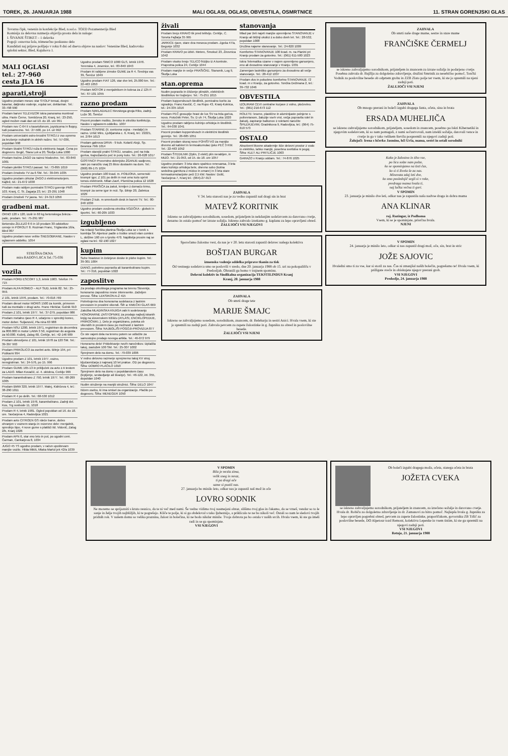TOREK, 26. JANUARJA 1988 MALI OGLASI, OGLASI, OBVESTILA, OSMRTNICE 11. STRAN GORENJSKI GLAS
Tovarna čipk, vezenin in konfekcije Bled, n.sol.o. TOZD Pozamenterija Bled
Komisija za delovna razmerja objavlja prosta dela in naloge:
I. ŠIVANJE ŠTIKET – 1 delavka
Pogoji: osnovna šola, trimesečno poskusno delo
Kandidati naj prijave pošljejo v roku 8 dni od dneva objave na naslov: Vezenine Bled, kadrovsko splošni sektor, Bled, Kajuhova 1.
MALI OGLASI
tel.: 27-960
cesta JLA 16
aparati,stroji
Ugodno prodam mesec star STOLP tensai, dvojni kasetar, daljinsko vodenje, equlai ser, deklariran. Tel.: 33-798 990
Prodam barvni TELEVIZOR iskra panorama montreal ultra. Pavle Černe, Tomšičeva 20, Kranj, tel.: 23-250, ogled možen vsak dan od 10. do 18. ure 991
Prodam nov C-64 II s kasetofonom, joysticoma in floppy, tudi posamezno. Tel.: 27-568, po 14. uri 992
Prodam univerzalni ostro-brusilni STROJ z vso opremo za brušenje rezkalnih in oblnih nožev. Tel.: 57-036, popoldan 998
Prodam šivalni STROJ ruža B elektronic bagat. Cena po dogovoru. Begič, Stara Lok a 20, Škofja Loka 1000
Prodam tračno ŽAGO za razrez hlodovine. Tel.: 83-840 1001
Prodam pletilni STROJ passat. Tel.: 73-895 1019
Prodam črnobelo TV za 6 SM. Tel.: 39-045 1035
Ugodno prodam cirkular ŽAGO z elektromotorjem. Kajfež, tel.: 21-672 1038
Prodam malo rabljen pomivalni STROJ gorenje PMS 103. Kranj, C. St. Žagarja 23, tel.: 23-291 1048
Prodam črnobeli TV jasna. Tel.: 24-313 1056
gradbeni mat.
OKNO 120 x 120, izolir in 60 kg betonskega železa - palic, prodam. Tel.: 75-291 987
Betonsko ŽELEZO fi 6 in 10 prodam 30 odstotkov ceneje in POROLIT 8. Rozman Franc, Triglavska 16/a, Bled 997
Ugodno prodam nove velike SNEGOBRANE. Naslov v oglasnem oddelku. 1054
STREŠNA OKNA
mira RADOVLJICA Tel.:75-036
vozila
Prodam FORD ESCORT 1,3, letnik 1983. Telefon 74-715
Prodam ALFA ROMEO – ALF SUD, letnik 82. Tel.: 25-959.
Z 101, letnik 1976, prodam. Tel.: 70-016 769
Prodam diesel motor MORIS 1500 za kombi, primeren tudi za montažo v drugi avto. Franc Hlebčar, Golnik 910
Prodam Z 101, letnik 1977. Tel.: 37-279, popoldan 986
Prodam metalno rjavo R 4, udarjeno v sprednji konec, motor dober. Suljanović, Pla nina 63 988
Prodam NSU 1200, letnik 1971, registriran do decembra za 800.000 in motor LAWA 3 50, registriran do avgusta za 50.000. Kožetj, Zalog 60, Cerklje, tel.: 42-146 989
Prodam obnovljeno Z 101, letnik 1978 za 120 SM. Tel.: 39-397 993
Prodam PRIKOLICO za osebni avto. Bitnje 194, pri Puškarni 994
Ugodno prodam Z 101, letnik 1977, vozno, neregistriran. Tel.: 24-576, po 15. 996
Prodam GUME 165-13 in priključek za avto z A testom za LADO. Milan Kovačič, ul. 4. oktobra, Cerklje 999
Prodam karambolirano Z 750, letnik 1977. Tel.: 68-269 1005
Prodam BMW 320, letnik 1977. Malej, Kidričeva 4, tel.: 38-290 1011
Prodam R 4 po delih. Tel.: 68-530 1012
Prodam Z 101, letnik 1976, karambolirano. Zadnji del. Kos, Trg svobode 11, 1018
Prodam R 4, letnik 1981. Ogled popoldan od 16. do 18. ure. Tavčarjeva 4, Radovljica 1021
Prodam avto CITROEN GS rdeče barve, dobro ohranjen v voznem stanju in rezervne dele: menjalnik, sprednjo šipo, 4 nove gume s platišči itd. Vidovič, Zalog 2/b, Kranj 1026
Prodam APN 6, star eno leto in pol, po ugodni ceni. Čarman, Cankarjeva 8, 1034
JUGO 45 TS ugodno prodam, v račun upoštevam manjše vozilo. Hilda Mikiš, Mlaka Martul jek 42/a 1039
Ugodno prodam SIMCO 1000 GLS, letnik 1976. Terenska 4, Jesenice, tel.: 83-840 1043
Prodam tri rabljene zimske GUME za R 4. Srednja vas 39, Šenčur 1049
Ugodno prodam FIAT 126, star dve leti, 25.000 km. Tel.: 22-463 1053
Prodam MOTOR z menjalnikom in kolesa za Z 125 P. Tel.: 67-101 1055
razno prodam
Prodam NAKLADALEC hlevskega gnoja Riko, zadnji. Luže 30, Šenčur
Poceni prodam moško, žensko in otroško konfekcijo. Naslov v oglasnem oddelku. 1007
Prodam STARINE (II. svetovna vojna - medalje) in razno. Uršič Miro, Ljubljanska c. 6, Kranj, tel.: 22221, int. 2784 1013
Prodam gabrova DRVA - 9 kub. Kolarič Alojz, Sp. Besnica 79/b 1014
Prodam starejši pralni STROJ, sesalec, peč na trda goriva, trajnožarečo peč in pony kolo. Tel.: 26-628 1017
GOSTINCI! Prvovrstno dolenjsko ŽGANJE-sadjevec, vam po naročilu vsaj 25 litrov dostavim na dom. Tel.: (068) 89-175 1024
Ugodno prodam 100 kvad. m. POBJONA, semenski krompir igor, Z 101 po delih in mot orno kolo sprint tomos elektronik. Milan Zavrl, Pšenična polica 12 1028
Prodam PRAŠIČA za zakol, krmljen z domačo krmo, krompir za seme igor in rezi. Sp. Bitnje 20, Žabnica 1029
Prodam 2 kub. m smrekovih desk in barvni TV. Tel.: 80-248 1030
Ugodno prodam uvožena otroška VOZIČKA - globok in športni. Tel.: 60-205 1033
izgubljeno
Na relaciji Soriška planina-Škofja Loka so v torek s kombija SK Alpetour padle o troške smuči elan comlex L, dolžine 160 cm s tyrolio 470. Najditelja prosim naj se oglasi na tel.: 62-190 1027
kupim
Suhe hrastove in češnjeve deske in plohe kupim. Tel.: 39-301 1004
DIANO, potrebno popravila ali karambolirano kupim. Tel.: 77-316, popoldan 1022
zaposlitve
Za prodajo otroškega programa na terenu Slovenije, honorarno zaposlimo resne interesente. Zaželjen prevoz. Šifra: LEKSIKON A-Ž 415
Potrebujemo dva honorarna sodelavca z lastnim prevozom in prostimi vikendi. Šifr a: KMEČKI GLAS 669
Založba MLADINSKA KNJIGA vabi k sodelovanju HONORARNE ZASTOPNIKE za prodajo najbolj iskanih knjig na slovenskem tržišču (ATLASI, ENCIKLOPEDIJE, PRIROČNIKI..). Delo je organizirano, poteka ob vikendih in prostem času po možnosti z lastnim prevozom. Šifra: NAJBOLJŠI POGOJI-PROVIZIJA 877
Če ste vajeni dela na terenu potem se odločite za samostojno prodajo novega artikla. Tel.: 46-072 979
Honorarno delo! Pridobivanje novih naročnikov. Izplačila takoj, zaslužek 100 SM. Tel.: 25-307 1002
Sprejmem delo na domu. Tel.: 79-039 1006
V redno delovno razmerje sprejmemo takoj KV stroj. ključavničarja z najmanj 10 let prakse. OD po dogovoru. Šifra: DOBRO PLAČILO 1010
Sprejmem delo na domu v popoldanskem času (lepljenje, sestavljanje ali šivanje). Tel.: 46-122, int. 355, dopoldan 1040
Nudim struženje na manjši stružnici. Šifra: DELO 1047
Iščem osebo, ki ima smisel za organizacijo. Plačilo po dogovoru. Šifra: MENEGER 1050
živali
Prodam brejo KRAVO tik pred telitvijo. Cerklje, C. Toneta Fajfarja 35 995
JARKICE rjave, stare dva meseca prodam. Zgoša 47/a, Begunje 1032
Prodam KRAVO po izbiri. Meterc, Smokuč 23, Žirovnica 1042
Prodam visoko brejo TELICO frizijko iz A kontrole. Praprotna polica 24, Cerklje 1044
Prodam manjše in večje PRAŠIČKE. Stanonik, Log 9, Škofja Loka
stan.oprema
Nudim popravilo in čiščenje plinskih, električnih štedilnikov ter bojlerjev. Tel.: 75-251 1015
Prodam kuppersbusch štedilnik, pomivalno korito za vgradnjo. Franc Kavčič, C. na Rupo 43, Kranj-Kokrica, tel.: 24-335 1016
Prodam PEČ grosuplje hrast de lux SV na trda goriva, novo. Potočnik Peter, Sv. D uh 74, Škofja Loka 1020
Ugodno prodam rabljeno kuhinjo orhideja in štedilnik. Tel.: 64-030 1041
Poceni prodam kuppersbusch in električni štedilnik gorenje. Tel.: 26-685 1051
Poceni prodam skoraj novo POHIŠTVO za manjšo dnevno ali kabinet in termoakumulac ijsko PEČ 3 KW. Tel.: 22-463 1052
Prodam ŠTEDILNIK (2plin, 2 elekt) plin nerabljen, in MIZO. Tel.: 21-053, od 15. do 18. ure 1057
Ugodno prodam: 3 leta staro spalnico renesansa, 3 leta staro kuhinjo orhideja bele, dnevno sobo (kotna sedežna garnitura z mizico in omare) in 3 leta stare termoakumulacijske peči 2,5 kW. Naslov: Dulič, Tavčarjeva 7, Kranj tel.: (064)-27-913
stanovanja
Mlad par želi najeti manjše opremljeno STANOVANJE v Kranju ali bližnji okolici z a dobo dveh let. Tel.: 28-532, popoldan 1008
Družina najame stanovanje. Tel.: 24-820 1009
Komfortno STANOVANJE 100 kvad. m. na Planini pri Kranju prodam za gotovino. Tel.: (061) 611-580 1023
Iskra Telematika vzame v najem opremljeno garsonjero, eno ali dvosobno stanovanje v Kranju. 1031
Zamenjam lastniško garsonjero za dvosobno ali večje stanovanje. Tel.: 28-412 1037
Prodam dvo in polsobno komfortno STANOVANJE 72 kvad. m v Kranju, za gotovino. Tončka Dežmana 2, tel.: 39-732 1046
OBVESTILA
IZOLIRAM CEVI centralne kurjave z volno, pločevino. Tel.: (061) 216-673 112
ROLETE: lesene, plastične in aluminijaste polnjene s polivretanom, žaluzije vseh vrst, večja popravila rolet in žaluzij, zapiranje balkonov z roletami naročite ŠPILERJEVIM, Gradnikova 9, Radovljica, tel.: (064) 75-610 573
OSTALO
Absolvent likovne akademije išče delovni prostor z vodo in elektriko, lahko manjši, posebna svetloba ni pogoj. Šifra: KLET ALI PRITLIČJE 1003
GARAŽO v Kranju oddam. Tel.: 74-876 1025
ZAHVALA
V 34. letu starosti nas je za vedno zapustil naš dragi sin in brat
MATEVŽ KORITNIK
Iskreno se zahvaljujemo sorodnikom, sosedom, prijateljem in nekdanjim sodelavcem za darovano cvetje, denarno in ostalo pomoč ter izraze sožalja. Iskreno zahvalo izrekamo g. kaplanu za lepo opravljeni obred.
ŽALUJOČI VSI NJEGOVI
Sporočamo žalostno vest, da nas je v 20. letu starosti zapustil delavec našega kolektiva
BOŠTJAN BURGAR
izmensko vodenje oddelka priprave tkanin za tisk
Od vestnega sodelavca smo se poslovili v sredo, dne 20. januarja 1988 ob 15. uri na pokopališču v Predosljah. Ohranili ga bomo v trajnem spominu.
Delovni kolektiv in Sindikalna organizacija TEKSTILINDUS Kranj
Kranj, 20. januarja 1988
ZAHVALA
Ob smrti drage tete
MARIJE ŠMAJC
Iskreno se zahvaljujemo sosedom, sorodnikom, znancem, dr. Beleharju in sestri Anici. Hvala vsem, ki ste jo spremili na zadnji poti. Zahvala pevcem za zapete žalostinke in g. župniku za obred in poslovilne besede.
ŽALUJOČI VSI NJENI
ZAHVALA
Ob smrti naše drage mame, sestre in stare mame
FRANČIŠKE ČERMELJ
se iskreno zahvaljujemo sorodnikom, prijateljem in znancem za izraze sožalja in podarjeno cvetje. Posebna zahvala dr. Bajžlju za dolgoletno zdravljenje, družini Smrtnik za nesebično pomoč, Tončki Vodnik za poslovilne besede ob odprtem grobu in ZZB Zlato polje ter vsem, ki ste jo spremili na njeni zadnji poti.
ŽALUJOČI VSI NJENI
ZAHVALA
Ob mnogo prerani in boleči izgubi dragega fanta, očeta, sina in brata
ERSADA MUHELJIČA
se iskreno zahvaljujemo sorodnikom, prijateljem, sosedom in znancem, posebno pa Iskri Kibernetiki in njegovim sodelavcem, ki so nam pomagali, z nami sočustvovali, nam izrekli sožalje, darovali vence in cvetje in ga v tako velikem številu pospremili na njegovi zadnji poti.
Žalujoči: Irena s hčerko Jasmino, hči Urša, mama, sestri in ostali sorodniki
Kako je žalostno in tiho vse,
po licu solze nam polze,
ko se spominjamo na tisti čas,
ko si ti živela še za nas.
Minevata zdaj leti dve,
ko smo poslednjič segli si v roke,
predraga mama hvala ti,
naj lučka večna ti gori.
V SPOMIN
23. januarja je minilo dve leti, odkar nas je zapustila naša nadvse draga in dobra mama
ANA KLINAR
roj. Razingar, iz Podhoma
Vsem, ki se je spominjate, prisrčna hvala.
NJENI
V SPOMIN
24. januarja je minilo leto, odkar si nas zapustil dragi mož, oče, sin, brat in stric
JOŽE SAJOVIC
Hvaležni smo ti za vse, kar si storil za nas. Čas ni zmanjšal naših bolečin, pogrešamo te! Hvala vsem, ki prižigate sveče in obiskujete njegov prerani grob.
VSI NJEGOVI
Predoslje, 24. januarja 1988
V SPOMIN
Bila je mrzla zima,
velik sneg in mraz,
ti pa dragi oče
same si pustil nas.
27. januarja bo minilo leto, odkar nas je zapustil naš mož in oče
LOVRO SODNIK
Ne moremo se sprijazniti s kruto resnico, da te ni več med nami. Še vedno vidimo tvoj nasmejani obraz, slišimo tvoj glas in čakamo, da se vrneš, vendar so to le sanje in želje tvojih najbližjih, ki te pogrešajo. Kliče te polje, ki si ga obdeloval s tako ljubeznijo, a priklicalo te ne bo nikoli več. Ostali so nam le sledovi tvojih pridnih rok. V našem domu so velika praznina, žalost in bolečina, ki ne bodo nikdar minile. Tvoja dobrota pa bo ostala v naših srcih. Hvala vsem, ki ste ga imeli radi in se ga spominjate.
VSI NJEGOVI
Ob boleči izgubi dragega moža, očeta, starega očeta in brata
JOŽETA CVEKA
se iskreno zahvaljujemo sorodnikom, prijateljem in znancem, za izrečeno sožalje in darovano cvetje. Hvala dr. Robiču za dolgoletno zdravljenje in dr. Zamanovi za hitro pomoč. Najlepša hvala g. župniku za lepo opravljen pogrebni obred, pevcem za zapete žalostinke, praporščakom, govorniku ZB Tržič za poslovilne besede, DO Alpetour tozd Remont, kolektivu Lepenke in vsem tistim, ki ste ga spremili na njegovi zadnji poti.
VSI NJEGOVI
Retnje, 21. januarja 1988